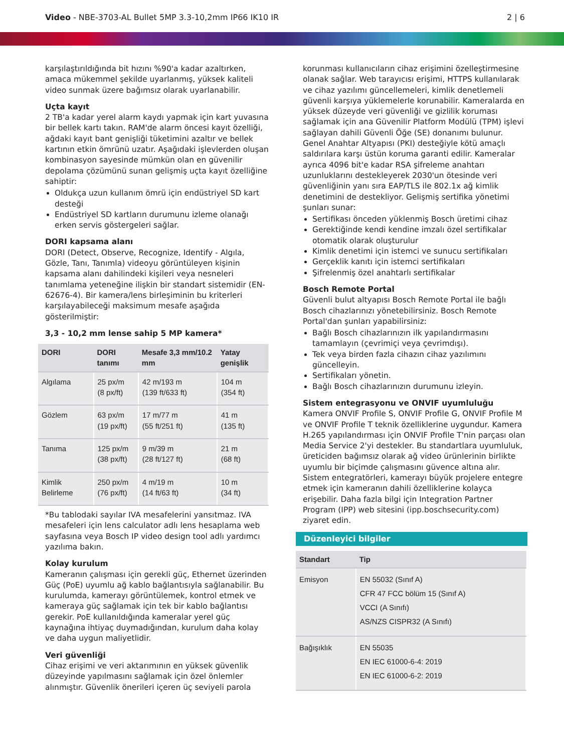Video - NBE-3703-AL Bullet 5MP 3.3-10,2mm IP66 IK10 IR
2 | 6
karşılaştırıldığında bit hızını %90'a kadar azaltırken, amaca mükemmel şekilde uyarlanmış, yüksek kaliteli video sunmak üzere bağımsız olarak uyarlanabilir.
Uçta kayıt
2 TB'a kadar yerel alarm kaydı yapmak için kart yuvasına bir bellek kartı takın. RAM'de alarm öncesi kayıt özelliği, ağdaki kayıt bant genişliği tüketimini azaltır ve bellek kartının etkin ömrünü uzatır. Aşağıdaki işlevlerden oluşan kombinasyon sayesinde mümkün olan en güvenilir depolama çözümünü sunan gelişmiş uçta kayıt özelliğine sahiptir:
Oldukça uzun kullanım ömrü için endüstriyel SD kart desteği
Endüstriyel SD kartların durumunu izleme olanağı erken servis göstergeleri sağlar.
DORI kapsama alanı
DORI (Detect, Observe, Recognize, Identify - Algıla, Gözle, Tanı, Tanımla) videoyu görüntüleyen kişinin kapsama alanı dahilindeki kişileri veya nesneleri tanımlama yeteneğine ilişkin bir standart sistemidir (EN-62676-4). Bir kamera/lens birleşiminin bu kriterleri karşılayabileceği maksimum mesafe aşağıda gösterilmiştir:
3,3 - 10,2 mm lense sahip 5 MP kamera*
| DORI | DORI tanımı | Mesafe 3,3 mm/10.2 mm | Yatay genişlik |
| --- | --- | --- | --- |
| Algılama | 25 px/m (8 px/ft) | 42 m/193 m (139 ft/633 ft) | 104 m (354 ft) |
| Gözlem | 63 px/m (19 px/ft) | 17 m/77 m (55 ft/251 ft) | 41 m (135 ft) |
| Tanıma | 125 px/m (38 px/ft) | 9 m/39 m (28 ft/127 ft) | 21 m (68 ft) |
| Kimlik Belirleme | 250 px/m (76 px/ft) | 4 m/19 m (14 ft/63 ft) | 10 m (34 ft) |
*Bu tablodaki sayılar IVA mesafelerini yansıtmaz. IVA mesafeleri için lens calculator adlı lens hesaplama web sayfasına veya Bosch IP video design tool adlı yardımcı yazılıma bakın.
Kolay kurulum
Kameranın çalışması için gerekli güç, Ethernet üzerinden Güç (PoE) uyumlu ağ kablo bağlantısıyla sağlanabilir. Bu kurulumda, kamerayı görüntülemek, kontrol etmek ve kameraya güç sağlamak için tek bir kablo bağlantısı gerekir. PoE kullanıldığında kameralar yerel güç kaynağına ihtiyaç duymadığından, kurulum daha kolay ve daha uygun maliyetlidir.
Veri güvenliği
Cihaz erişimi ve veri aktarımının en yüksek güvenlik düzeyinde yapılmasını sağlamak için özel önlemler alınmıştır. Güvenlik önerileri içeren üç seviyeli parola
korunması kullanıcıların cihaz erişimini özelleştirmesine olanak sağlar. Web tarayıcısı erişimi, HTTPS kullanılarak ve cihaz yazılımı güncellemeleri, kimlik denetlemeli güvenli karşıya yüklemelerle korunabilir. Kameralarda en yüksek düzeyde veri güvenliği ve gizlilik koruması sağlamak için ana Güvenilir Platform Modülü (TPM) işlevi sağlayan dahili Güvenli Öğe (SE) donanımı bulunur. Genel Anahtar Altyapısı (PKI) desteğiyle kötü amaçlı saldırılara karşı üstün koruma garanti edilir. Kameralar ayrıca 4096 bit'e kadar RSA şifreleme anahtarı uzunluklarını destekleyerek 2030'un ötesinde veri güvenliğinin yanı sıra EAP/TLS ile 802.1x ağ kimlik denetimini de destekliyor. Gelişmiş sertifika yönetimi şunları sunar:
Sertifikası önceden yüklenmiş Bosch üretimi cihaz
Gerektiğinde kendi kendine imzalı özel sertifikalar otomatik olarak oluşturulur
Kimlik denetimi için istemci ve sunucu sertifikaları
Gerçeklik kanıtı için istemci sertifikaları
Şifrelenmiş özel anahtarlı sertifikalar
Bosch Remote Portal
Güvenli bulut altyapısı Bosch Remote Portal ile bağlı Bosch cihazlarınızı yönetebilirsiniz. Bosch Remote Portal'dan şunları yapabilirsiniz:
Bağlı Bosch cihazlarınızın ilk yapılandırmasını tamamlayın (çevrimiçi veya çevrimdışı).
Tek veya birden fazla cihazın cihaz yazılımını güncelleyin.
Sertifikaları yönetin.
Bağlı Bosch cihazlarınızın durumunu izleyin.
Sistem entegrasyonu ve ONVIF uyumluluğu
Kamera ONVIF Profile S, ONVIF Profile G, ONVIF Profile M ve ONVIF Profile T teknik özelliklerine uygundur. Kamera H.265 yapılandırması için ONVIF Profile T'nin parçası olan Media Service 2'yi destekler. Bu standartlara uyumluluk, üreticiden bağımsız olarak ağ video ürünlerinin birlikte uyumlu bir biçimde çalışmasını güvence altına alır. Sistem entegratörleri, kamerayı büyük projelere entegre etmek için kameranın dahili özelliklerine kolayca erişebilir. Daha fazla bilgi için Integration Partner Program (IPP) web sitesini (ipp.boschsecurity.com) ziyaret edin.
Düzenleyici bilgiler
| Standart | Tip |
| --- | --- |
| Emisyon | EN 55032 (Sınıf A) CFR 47 FCC bölüm 15 (Sınıf A) VCCI (A Sınıfı) AS/NZS CISPR32 (A Sınıfı) |
| Bağışıklık | EN 55035 EN IEC 61000-6-4: 2019 EN IEC 61000-6-2: 2019 |